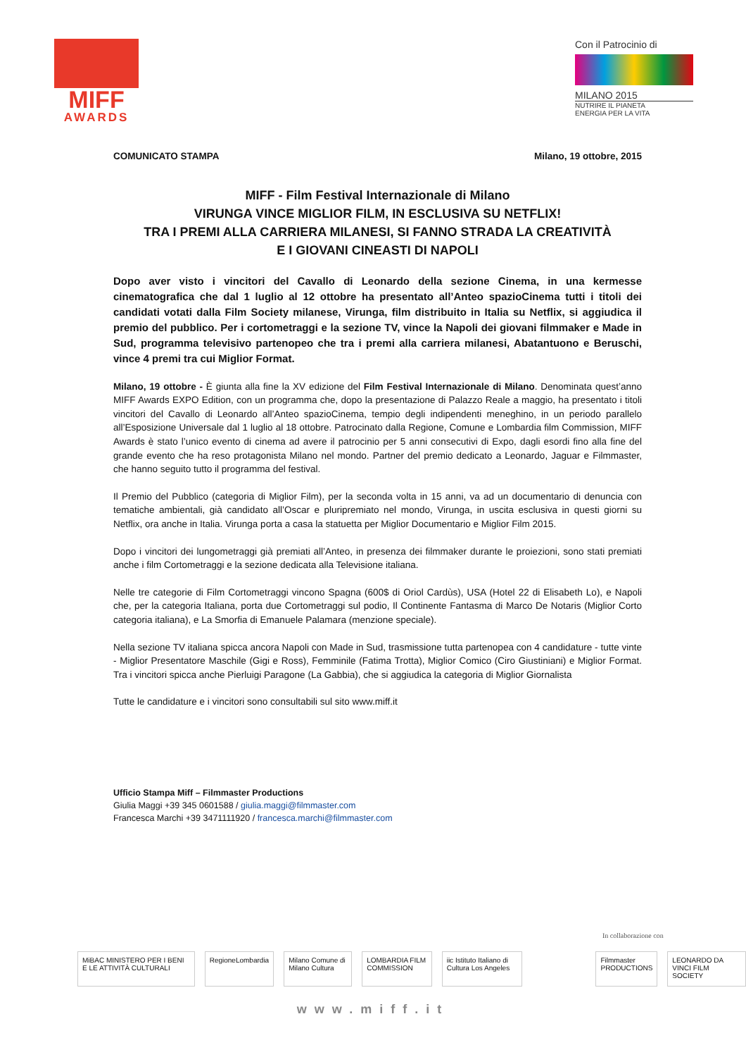MIFF
AWARDS
Con il Patrocinio di
MILANO 2015
NUTRIRE IL PIANETA
ENERGIA PER LA VITA
COMUNICATO STAMPA Milano, 19 ottobre, 2015
MIFF - Film Festival Internazionale di Milano
VIRUNGA VINCE MIGLIOR FILM, IN ESCLUSIVA SU NETFLIX!
TRA I PREMI ALLA CARRIERA MILANESI, SI FANNO STRADA LA CREATIVITÀ
E I GIOVANI CINEASTI DI NAPOLI
Dopo aver visto i vincitori del Cavallo di Leonardo della sezione Cinema, in una kermesse cinematografica che dal 1 luglio al 12 ottobre ha presentato all’Anteo spazioCinema tutti i titoli dei candidati votati dalla Film Society milanese, Virunga, film distribuito in Italia su Netflix, si aggiudica il premio del pubblico. Per i cortometraggi e la sezione TV, vince la Napoli dei giovani filmmaker e Made in Sud, programma televisivo partenopeo che tra i premi alla carriera milanesi, Abatantuono e Beruschi, vince 4 premi tra cui Miglior Format.
Milano, 19 ottobre - È giunta alla fine la XV edizione del Film Festival Internazionale di Milano. Denominata quest’anno MIFF Awards EXPO Edition, con un programma che, dopo la presentazione di Palazzo Reale a maggio, ha presentato i titoli vincitori del Cavallo di Leonardo all’Anteo spazioCinema, tempio degli indipendenti meneghino, in un periodo parallelo all’Esposizione Universale dal 1 luglio al 18 ottobre. Patrocinato dalla Regione, Comune e Lombardia film Commission, MIFF Awards è stato l’unico evento di cinema ad avere il patrocinio per 5 anni consecutivi di Expo, dagli esordi fino alla fine del grande evento che ha reso protagonista Milano nel mondo. Partner del premio dedicato a Leonardo, Jaguar e Filmmaster, che hanno seguito tutto il programma del festival.
Il Premio del Pubblico (categoria di Miglior Film), per la seconda volta in 15 anni, va ad un documentario di denuncia con tematiche ambientali, già candidato all’Oscar e pluripremiato nel mondo, Virunga, in uscita esclusiva in questi giorni su Netflix, ora anche in Italia. Virunga porta a casa la statuetta per Miglior Documentario e Miglior Film 2015.
Dopo i vincitori dei lungometraggi già premiati all’Anteo, in presenza dei filmmaker durante le proiezioni, sono stati premiati anche i film Cortometraggi e la sezione dedicata alla Televisione italiana.
Nelle tre categorie di Film Cortometraggi vincono Spagna (600$ di Oriol Cardùs), USA (Hotel 22 di Elisabeth Lo), e Napoli che, per la categoria Italiana, porta due Cortometraggi sul podio, Il Continente Fantasma di Marco De Notaris (Miglior Corto categoria italiana), e La Smorfia di Emanuele Palamara (menzione speciale).
Nella sezione TV italiana spicca ancora Napoli con Made in Sud, trasmissione tutta partenopea con 4 candidature - tutte vinte - Miglior Presentatore Maschile (Gigi e Ross), Femminile (Fatima Trotta), Miglior Comico (Ciro Giustiniani) e Miglior Format. Tra i vincitori spicca anche Pierluigi Paragone (La Gabbia), che si aggiudica la categoria di Miglior Giornalista
Tutte le candidature e i vincitori sono consultabili sul sito www.miff.it
Ufficio Stampa Miff – Filmmaster Productions
Giulia Maggi +39 345 0601588 / giulia.maggi@filmmaster.com
Francesca Marchi +39 3471111920 / francesca.marchi@filmmaster.com
In collaborazione con
MiBAC MINISTERO PER I BENI E LE ATTIVITÀ CULTURALI
RegioneLombardia
Milano Comune di Milano Cultura
LOMBARDIA FILM COMMISSION
iic Istituto Italiano di Cultura Los Angeles
Filmmaster PRODUCTIONS LEONARDO DA VINCI FILM SOCIETY
www.miff.it